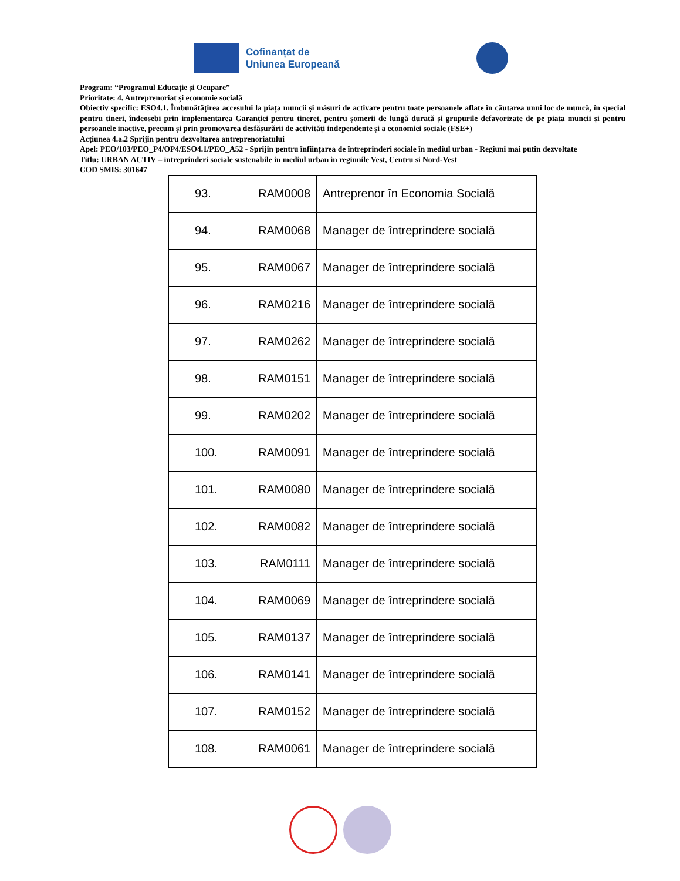Cofinanțat de
Uniunea Europeană
Program: “Programul Educație și Ocupare”
Prioritate: 4. Antreprenoriat și economie socială
Obiectiv specific: ESO4.1. Îmbunătățirea accesului la piața muncii și măsuri de activare pentru toate persoanele aflate în căutarea unui loc de muncă, în special pentru tineri, îndeosebi prin implementarea Garanției pentru tineret, pentru șomerii de lungă durată și grupurile defavorizate de pe piața muncii și pentru persoanele inactive, precum și prin promovarea desfășurării de activități independente și a economiei sociale (FSE+)
Acțiunea 4.a.2 Sprijin pentru dezvoltarea antreprenoriatului
Apel: PEO/103/PEO_P4/OP4/ESO4.1/PEO_A52 - Sprijin pentru înființarea de întreprinderi sociale în mediul urban - Regiuni mai putin dezvoltate
Titlu: URBAN ACTIV – intreprinderi sociale sustenabile in mediul urban in regiunile Vest, Centru si Nord-Vest
COD SMIS: 301647
| 93. | RAM0008 | Antreprenor în Economia Socială |
| 94. | RAM0068 | Manager de întreprindere socială |
| 95. | RAM0067 | Manager de întreprindere socială |
| 96. | RAM0216 | Manager de întreprindere socială |
| 97. | RAM0262 | Manager de întreprindere socială |
| 98. | RAM0151 | Manager de întreprindere socială |
| 99. | RAM0202 | Manager de întreprindere socială |
| 100. | RAM0091 | Manager de întreprindere socială |
| 101. | RAM0080 | Manager de întreprindere socială |
| 102. | RAM0082 | Manager de întreprindere socială |
| 103. | RAM0111 | Manager de întreprindere socială |
| 104. | RAM0069 | Manager de întreprindere socială |
| 105. | RAM0137 | Manager de întreprindere socială |
| 106. | RAM0141 | Manager de întreprindere socială |
| 107. | RAM0152 | Manager de întreprindere socială |
| 108. | RAM0061 | Manager de întreprindere socială |